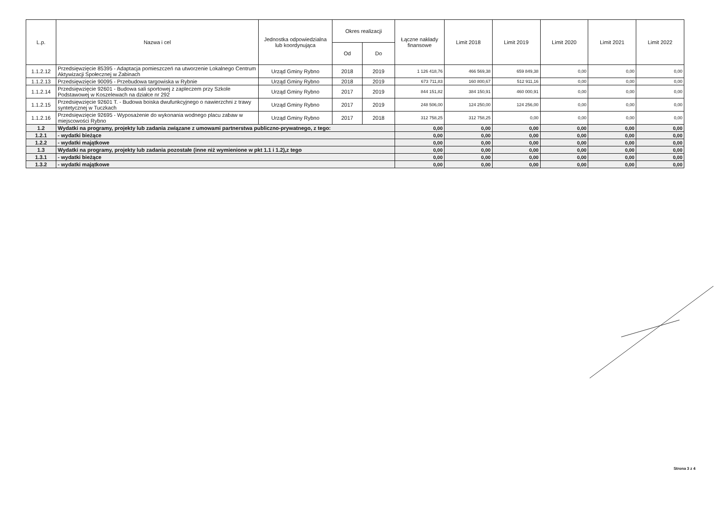| L.p. | Nazwa i cel | Jednostka odpowiedzialna lub koordynująca | Okres realizacji | | Łączne nakłady finansowe | Limit 2018 | Limit 2019 | Limit 2020 | Limit 2021 | Limit 2022 |
| --- | --- | --- | --- | --- | --- | --- | --- | --- | --- | --- |
| | | | Od | Do | | | | | | |
| 1.1.2.12 | Przedsięwzięcie 85395 - Adaptacja pomieszczeń na utworzenie Lokalnego Centrum Aktywizacji Społecznej w Żabinach | Urząd Gminy Rybno | 2018 | 2019 | 1 126 418,76 | 466 569,38 | 659 849,38 | 0,00 | 0,00 | 0,00 |
| 1.1.2.13 | Przedsięwzięcie 90095 - Przebudowa targowiska w Rybnie | Urząd Gminy Rybno | 2018 | 2019 | 673 711,83 | 160 800,67 | 512 911,16 | 0,00 | 0,00 | 0,00 |
| 1.1.2.14 | Przedsięwzięcie 92601 - Budowa sali sportowej z zapleczem przy Szkole Podstawowej w Koszelewach na działce nr 292 | Urząd Gminy Rybno | 2017 | 2019 | 844 151,82 | 384 150,91 | 460 000,91 | 0,00 | 0,00 | 0,00 |
| 1.1.2.15 | Przedsięwzięcie 92601 T. - Budowa boiska dwufunkcyjnego o nawierzchni z trawy syntetycznej w Tuczkach | Urząd Gminy Rybno | 2017 | 2019 | 248 506,00 | 124 250,00 | 124 256,00 | 0,00 | 0,00 | 0,00 |
| 1.1.2.16 | Przedsięwzięcie 92695 - Wyposażenie do wykonania wodnego placu zabaw w miejscowości Rybno | Urząd Gminy Rybno | 2017 | 2018 | 312 758,25 | 312 758,25 | 0,00 | 0,00 | 0,00 | 0,00 |
| 1.2 | Wydatki na programy, projekty lub zadania związane z umowami partnerstwa publiczno-prywatnego, z tego: | | | | 0,00 | 0,00 | 0,00 | 0,00 | 0,00 | 0,00 |
| 1.2.1 | - wydatki bieżące | | | | 0,00 | 0,00 | 0,00 | 0,00 | 0,00 | 0,00 |
| 1.2.2 | - wydatki majątkowe | | | | 0,00 | 0,00 | 0,00 | 0,00 | 0,00 | 0,00 |
| 1.3 | Wydatki na programy, projekty lub zadania pozostałe (inne niż wymienione w pkt 1.1 i 1.2),z tego | | | | 0,00 | 0,00 | 0,00 | 0,00 | 0,00 | 0,00 |
| 1.3.1 | - wydatki bieżące | | | | 0,00 | 0,00 | 0,00 | 0,00 | 0,00 | 0,00 |
| 1.3.2 | - wydatki majątkowe | | | | 0,00 | 0,00 | 0,00 | 0,00 | 0,00 | 0,00 |
Strona 3 z 4